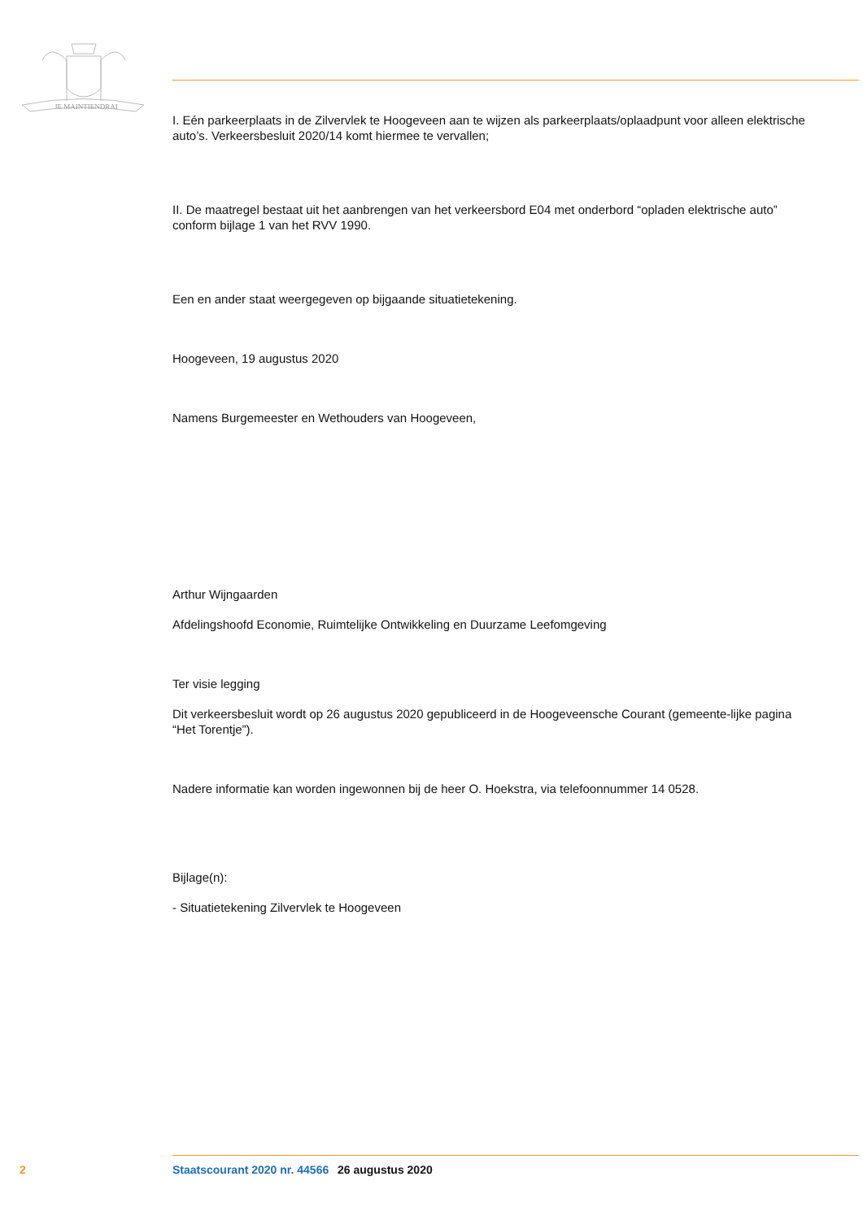JE MAINTIENDRAI
I. Eén parkeerplaats in de Zilvervlek te Hoogeveen aan te wijzen als parkeerplaats/oplaadpunt voor alleen elektrische auto’s. Verkeersbesluit 2020/14 komt hiermee te vervallen;
II. De maatregel bestaat uit het aanbrengen van het verkeersbord E04 met onderbord “opladen elektrische auto” conform bijlage 1 van het RVV 1990.
Een en ander staat weergegeven op bijgaande situatietekening.
Hoogeveen, 19 augustus 2020
Namens Burgemeester en Wethouders van Hoogeveen,
Arthur Wijngaarden
Afdelingshoofd Economie, Ruimtelijke Ontwikkeling en Duurzame Leefomgeving
Ter visie legging
Dit verkeersbesluit wordt op 26 augustus 2020 gepubliceerd in de Hoogeveensche Courant (gemeente-lijke pagina “Het Torentje”).
Nadere informatie kan worden ingewonnen bij de heer O. Hoekstra, via telefoonnummer 14 0528.
Bijlage(n):
- Situatietekening Zilvervlek te Hoogeveen
2 Staatscourant 2020 nr. 44566 26 augustus 2020